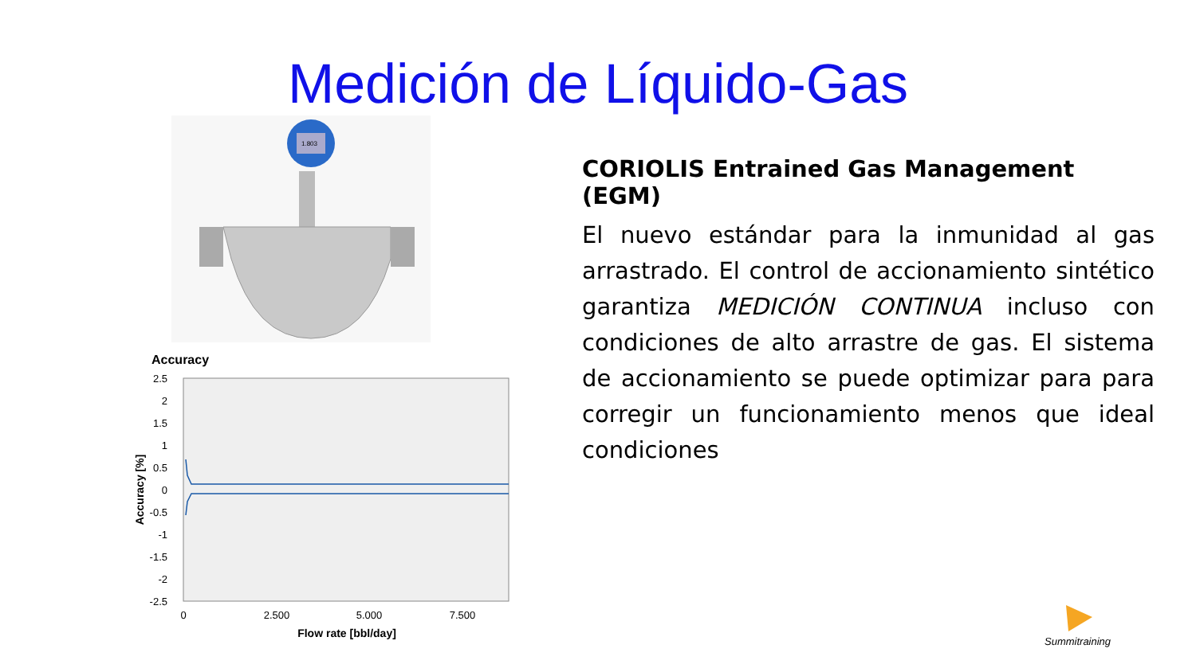Medición de Líquido-Gas
1.803
Accuracy
2.5
2
1.5
1
0.5
0
-0.5
-1
-1.5
-2
-2.5
0
2.500
5.000
7.500
Flow rate [bbl/day]
Accuracy [%]
CORIOLIS Entrained Gas Management (EGM)
El nuevo estándar para la inmunidad al gas arrastrado. El control de accionamiento sintético garantiza MEDICIÓN CONTINUA incluso con condiciones de alto arrastre de gas. El sistema de accionamiento se puede optimizar para para corregir un funcionamiento menos que ideal condiciones
Summitraining